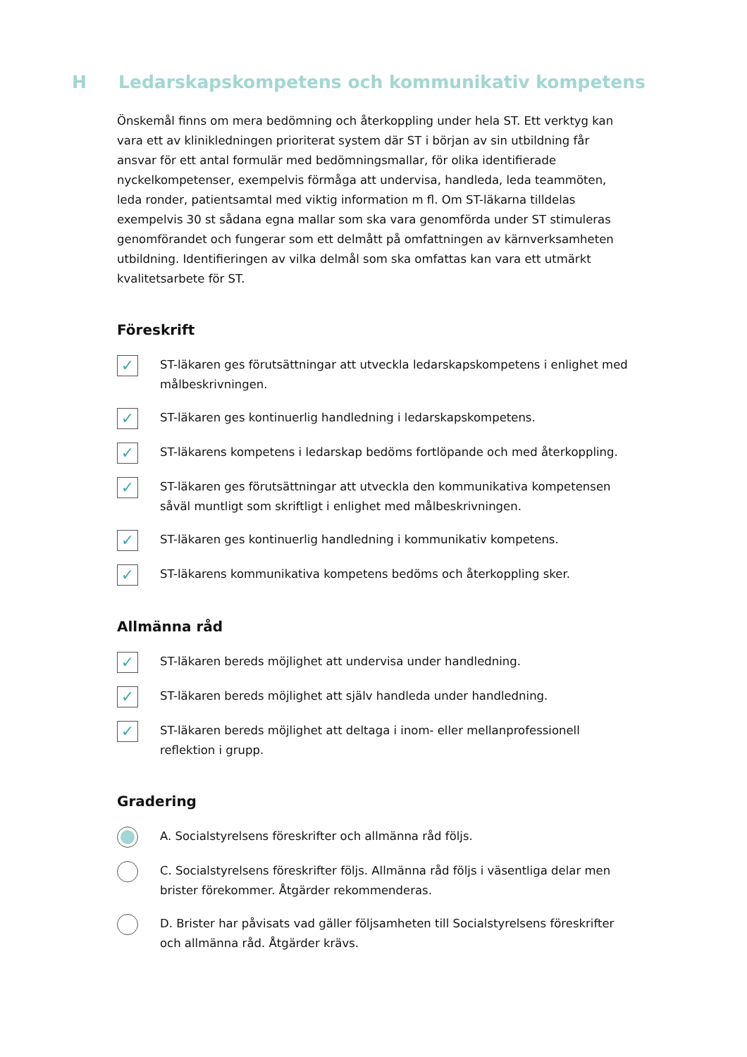H Ledarskapskompetens och kommunikativ kompetens
Önskemål finns om mera bedömning och återkoppling under hela ST. Ett verktyg kan vara ett av klinikledningen prioriterat system där ST i början av sin utbildning får ansvar för ett antal formulär med bedömningsmallar, för olika identifierade nyckelkompetenser, exempelvis förmåga att undervisa, handleda, leda teammöten, leda ronder, patientsamtal med viktig information m fl. Om ST-läkarna tilldelas exempelvis 30 st sådana egna mallar som ska vara genomförda under ST stimuleras genomförandet och fungerar som ett delmått på omfattningen av kärnverksamheten utbildning. Identifieringen av vilka delmål som ska omfattas kan vara ett utmärkt kvalitetsarbete för ST.
Föreskrift
✓
ST-läkaren ges förutsättningar att utveckla ledarskapskompetens i enlighet med målbeskrivningen.
✓
ST-läkaren ges kontinuerlig handledning i ledarskapskompetens.
✓
ST-läkarens kompetens i ledarskap bedöms fortlöpande och med återkoppling.
✓
ST-läkaren ges förutsättningar att utveckla den kommunikativa kompetensen såväl muntligt som skriftligt i enlighet med målbeskrivningen.
✓
ST-läkaren ges kontinuerlig handledning i kommunikativ kompetens.
✓
ST-läkarens kommunikativa kompetens bedöms och återkoppling sker.
Allmänna råd
✓
ST-läkaren bereds möjlighet att undervisa under handledning.
✓
ST-läkaren bereds möjlighet att själv handleda under handledning.
✓
ST-läkaren bereds möjlighet att deltaga i inom- eller mellanprofessionell reflektion i grupp.
Gradering
A. Socialstyrelsens föreskrifter och allmänna råd följs.
C. Socialstyrelsens föreskrifter följs. Allmänna råd följs i väsentliga delar men brister förekommer. Åtgärder rekommenderas.
D. Brister har påvisats vad gäller följsamheten till Socialstyrelsens föreskrifter och allmänna råd. Åtgärder krävs.